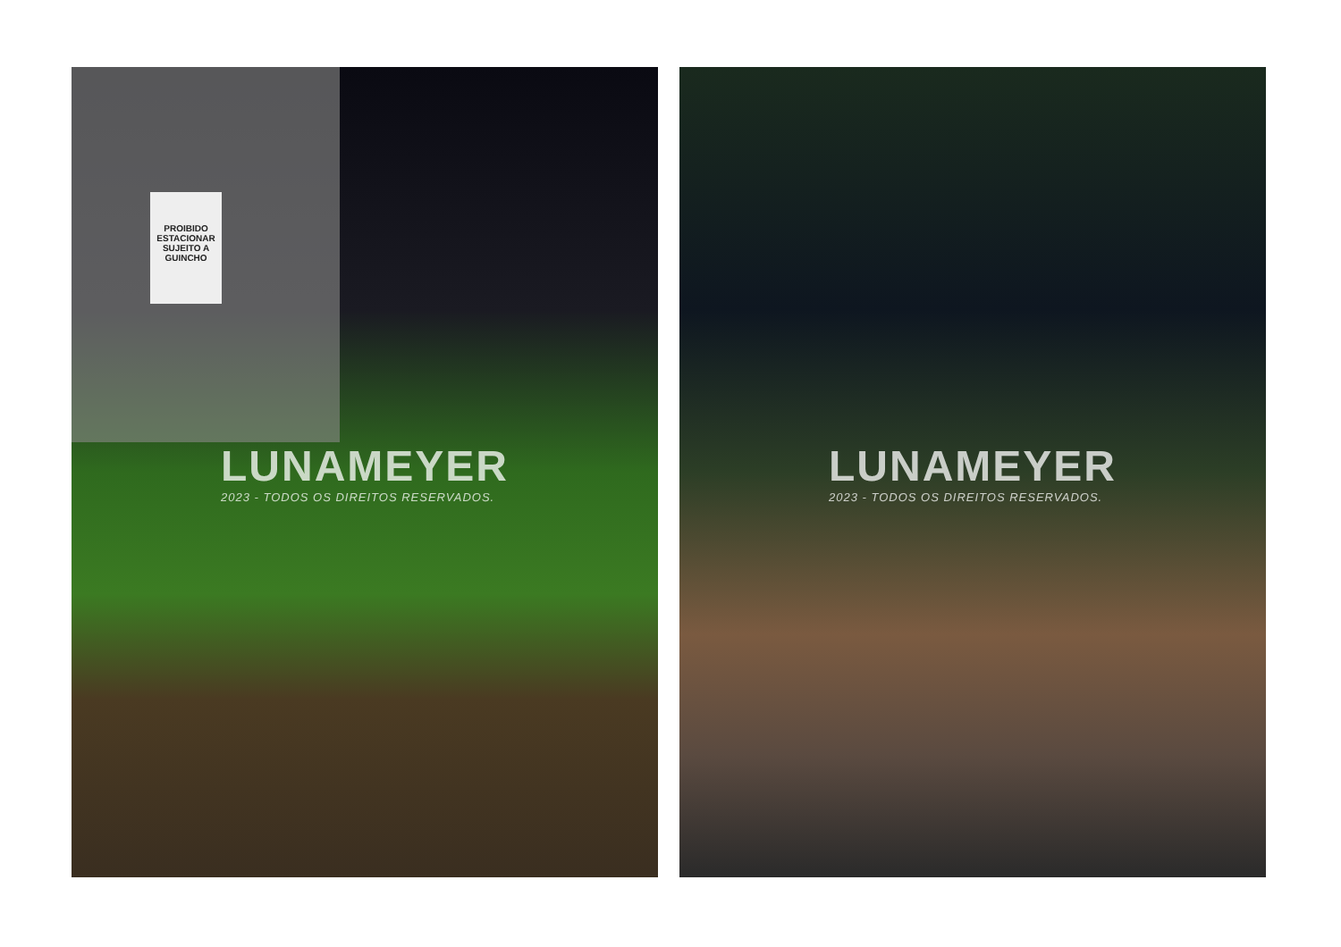PROIBIDO ESTACIONAR SUJEITO A GUINCHO
LUNAMEYER
2023 - TODOS OS DIREITOS RESERVADOS.
LUNAMEYER
2023 - TODOS OS DIREITOS RESERVADOS.